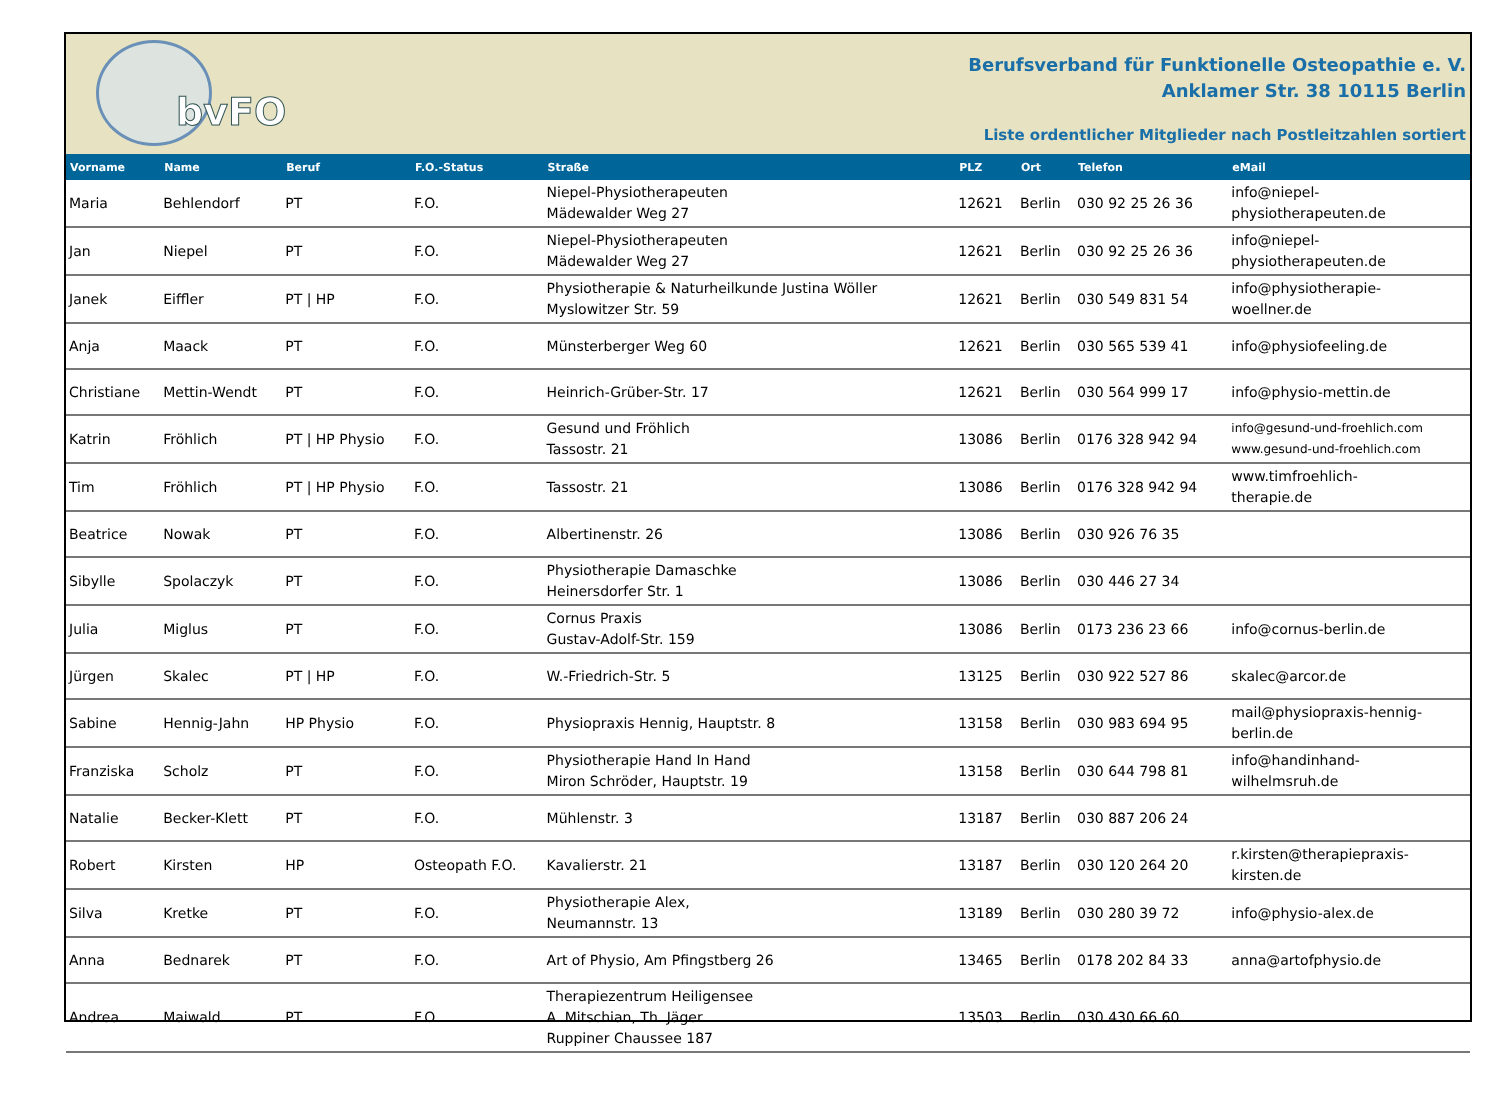bvFO
Berufsverband für Funktionelle Osteopathie e. V.
Anklamer Str. 38 10115 Berlin
Liste ordentlicher Mitglieder nach Postleitzahlen sortiert
| Vorname | Name | Beruf | F.O.-Status | Straße | PLZ | Ort | Telefon | eMail |
| --- | --- | --- | --- | --- | --- | --- | --- | --- |
| Maria | Behlendorf | PT | F.O. | Niepel-Physiotherapeuten Mädewalder Weg 27 | 12621 | Berlin | 030 92 25 26 36 | info@niepel- physiotherapeuten.de |
| Jan | Niepel | PT | F.O. | Niepel-Physiotherapeuten Mädewalder Weg 27 | 12621 | Berlin | 030 92 25 26 36 | info@niepel- physiotherapeuten.de |
| Janek | Eiffler | PT / HP | F.O. | Physiotherapie & Naturheilkunde Justina Wöller Myslowitzer Str. 59 | 12621 | Berlin | 030 549 831 54 | info@physiotherapie- woellner.de |
| Anja | Maack | PT | F.O. | Münsterberger Weg 60 | 12621 | Berlin | 030 565 539 41 | info@physiofeeling.de |
| Christiane | Mettin-Wendt | PT | F.O. | Heinrich-Grüber-Str. 17 | 12621 | Berlin | 030 564 999 17 | info@physio-mettin.de |
| Katrin | Fröhlich | PT / HP Physio | F.O. | Gesund und Fröhlich Tassostr. 21 | 13086 | Berlin | 0176 328 942 94 | info@gesund-und-froehlich.com www.gesund-und-froehlich.com |
| Tim | Fröhlich | PT / HP Physio | F.O. | Tassostr. 21 | 13086 | Berlin | 0176 328 942 94 | www.timfroehlich- therapie.de |
| Beatrice | Nowak | PT | F.O. | Albertinenstr. 26 | 13086 | Berlin | 030 926 76 35 | |
| Sibylle | Spolaczyk | PT | F.O. | Physiotherapie Damaschke Heinersdorfer Str. 1 | 13086 | Berlin | 030 446 27 34 | |
| Julia | Miglus | PT | F.O. | Cornus Praxis Gustav-Adolf-Str. 159 | 13086 | Berlin | 0173 236 23 66 | info@cornus-berlin.de |
| Jürgen | Skalec | PT / HP | F.O. | W.-Friedrich-Str. 5 | 13125 | Berlin | 030 922 527 86 | skalec@arcor.de |
| Sabine | Hennig-Jahn | HP Physio | F.O. | Physiopraxis Hennig, Hauptstr. 8 | 13158 | Berlin | 030 983 694 95 | mail@physiopraxis-hennig- berlin.de |
| Franziska | Scholz | PT | F.O. | Physiotherapie Hand In Hand Miron Schröder, Hauptstr. 19 | 13158 | Berlin | 030 644 798 81 | info@handinhand- wilhelmsruh.de |
| Natalie | Becker-Klett | PT | F.O. | Mühlenstr. 3 | 13187 | Berlin | 030 887 206 24 | |
| Robert | Kirsten | HP | Osteopath F.O. | Kavalierstr. 21 | 13187 | Berlin | 030 120 264 20 | r.kirsten@therapiepraxis- kirsten.de |
| Silva | Kretke | PT | F.O. | Physiotherapie Alex, Neumannstr. 13 | 13189 | Berlin | 030 280 39 72 | info@physio-alex.de |
| Anna | Bednarek | PT | F.O. | Art of Physio, Am Pfingstberg 26 | 13465 | Berlin | 0178 202 84 33 | anna@artofphysio.de |
| Andrea | Maiwald | PT | F.O. | Therapiezentrum Heiligensee A. Mitschian, Th. Jäger Ruppiner Chaussee 187 | 13503 | Berlin | 030 430 66 60 | |